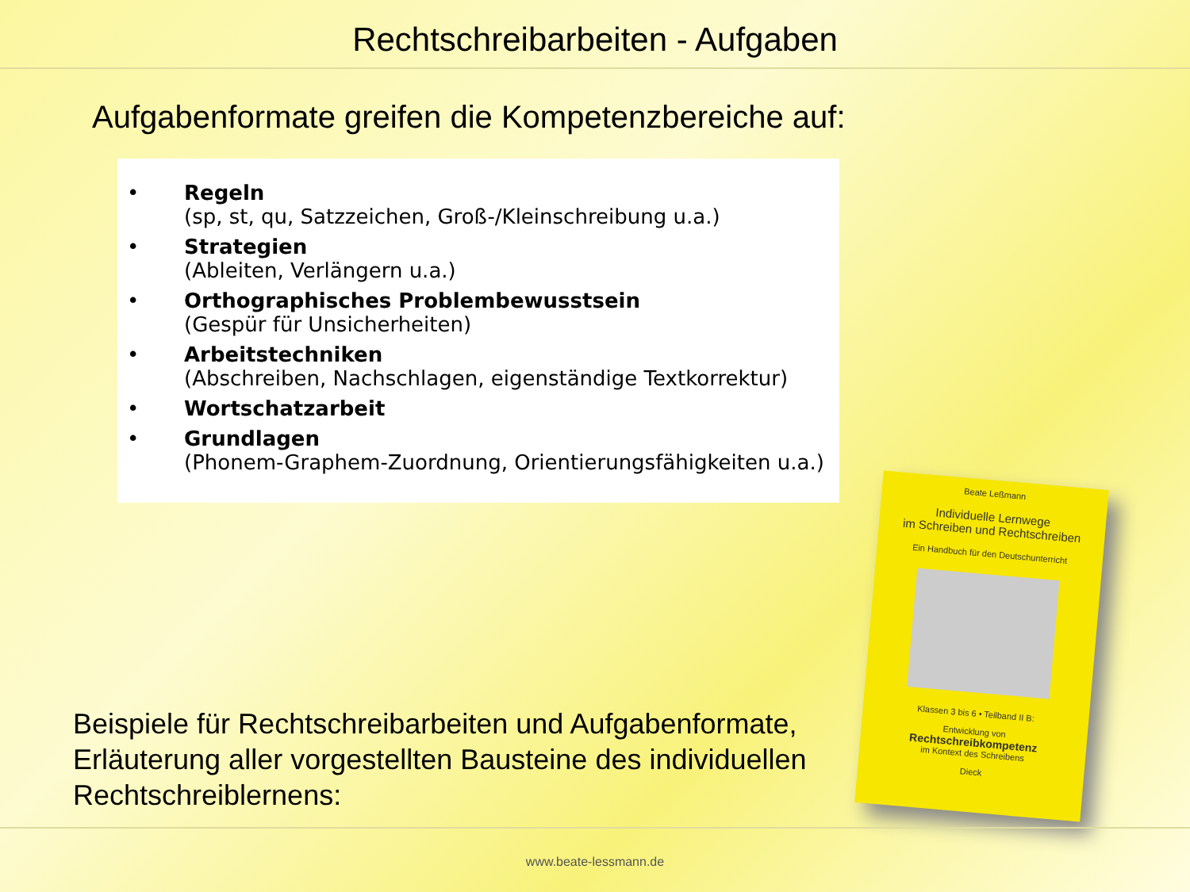Rechtschreibarbeiten - Aufgaben
Aufgabenformate greifen die Kompetenzbereiche auf:
• Regeln
(sp, st, qu, Satzzeichen, Groß-/Kleinschreibung u.a.)
• Strategien
(Ableiten, Verlängern u.a.)
• Orthographisches Problembewusstsein
(Gespür für Unsicherheiten)
• Arbeitstechniken
(Abschreiben, Nachschlagen, eigenständige Textkorrektur)
• Wortschatzarbeit
• Grundlagen
(Phonem-Graphem-Zuordnung, Orientierungsfähigkeiten u.a.)
Beispiele für Rechtschreibarbeiten und Aufgabenformate, Erläuterung aller vorgestellten Bausteine des individuellen Rechtschreiblernens:
Beate Leßmann
Individuelle Lernwege
im Schreiben und Rechtschreiben
Ein Handbuch für den Deutschunterricht
Klassen 3 bis 6 • Teilband II B:
Entwicklung von
Rechtschreibkompetenz
im Kontext des Schreibens
Dieck
www.beate-lessmann.de